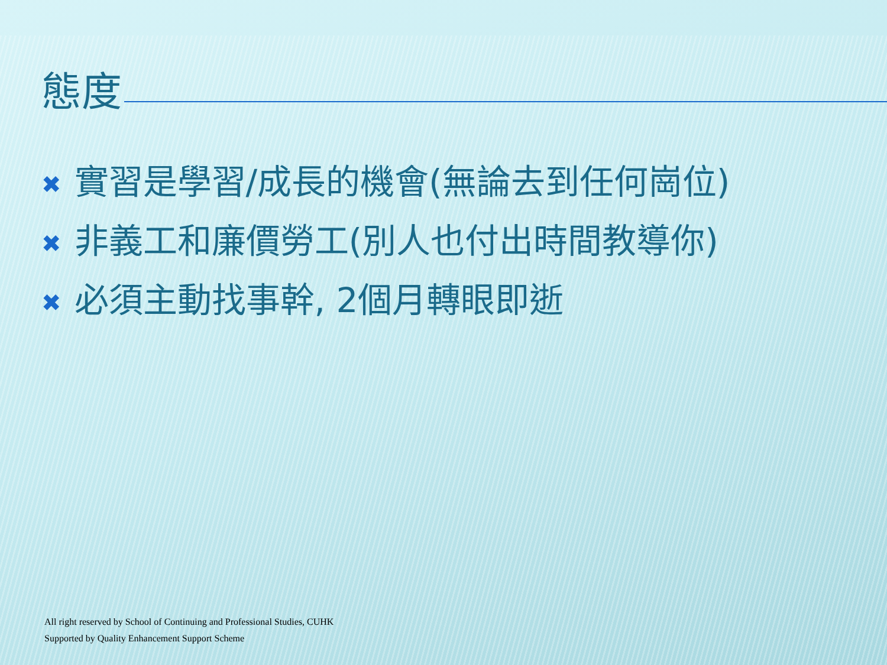態度
✖ 實習是學習/成長的機會(無論去到任何崗位)
✖ 非義工和廉價勞工(別人也付出時間教導你)
✖ 必須主動找事幹, 2個月轉眼即逝
All right reserved by School of Continuing and Professional Studies, CUHK
Supported by Quality Enhancement Support Scheme